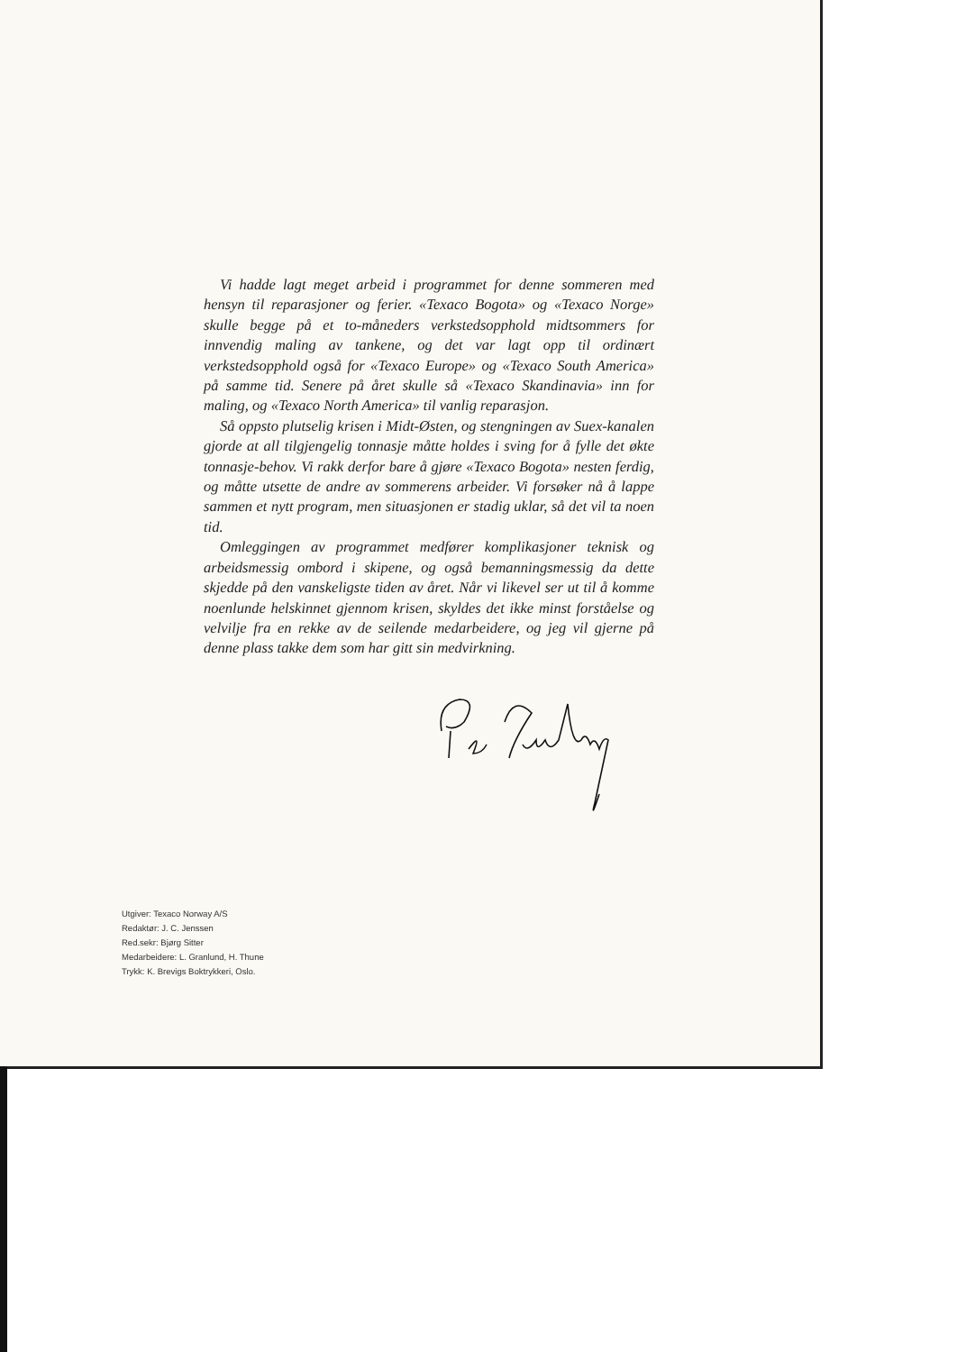Vi hadde lagt meget arbeid i programmet for denne sommeren med hensyn til reparasjoner og ferier. «Texaco Bogota» og «Texaco Norge» skulle begge på et to-måneders verkstedsopphold midtsommers for innvendig maling av tankene, og det var lagt opp til ordinært verkstedsopphold også for «Texaco Europe» og «Texaco South America» på samme tid. Senere på året skulle så «Texaco Skandinavia» inn for maling, og «Texaco North America» til vanlig reparasjon.
Så oppsto plutselig krisen i Midt-Østen, og stengningen av Suex-kanalen gjorde at all tilgjengelig tonnasje måtte holdes i sving for å fylle det økte tonnasje-behov. Vi rakk derfor bare å gjøre «Texaco Bogota» nesten ferdig, og måtte utsette de andre av sommerens arbeider. Vi forsøker nå å lappe sammen et nytt program, men situasjonen er stadig uklar, så det vil ta noen tid.
Omleggingen av programmet medfører komplikasjoner teknisk og arbeidsmessig ombord i skipene, og også bemanningsmessig da dette skjedde på den vanskeligste tiden av året. Når vi likevel ser ut til å komme noenlunde helskinnet gjennom krisen, skyldes det ikke minst forståelse og velvilje fra en rekke av de seilende medarbeidere, og jeg vil gjerne på denne plass takke dem som har gitt sin medvirkning.
Utgiver: Texaco Norway A/S
Redaktør: J. C. Jenssen
Red.sekr: Bjørg Sitter
Medarbeidere: L. Granlund, H. Thune
Trykk: K. Brevigs Boktrykkeri, Oslo.